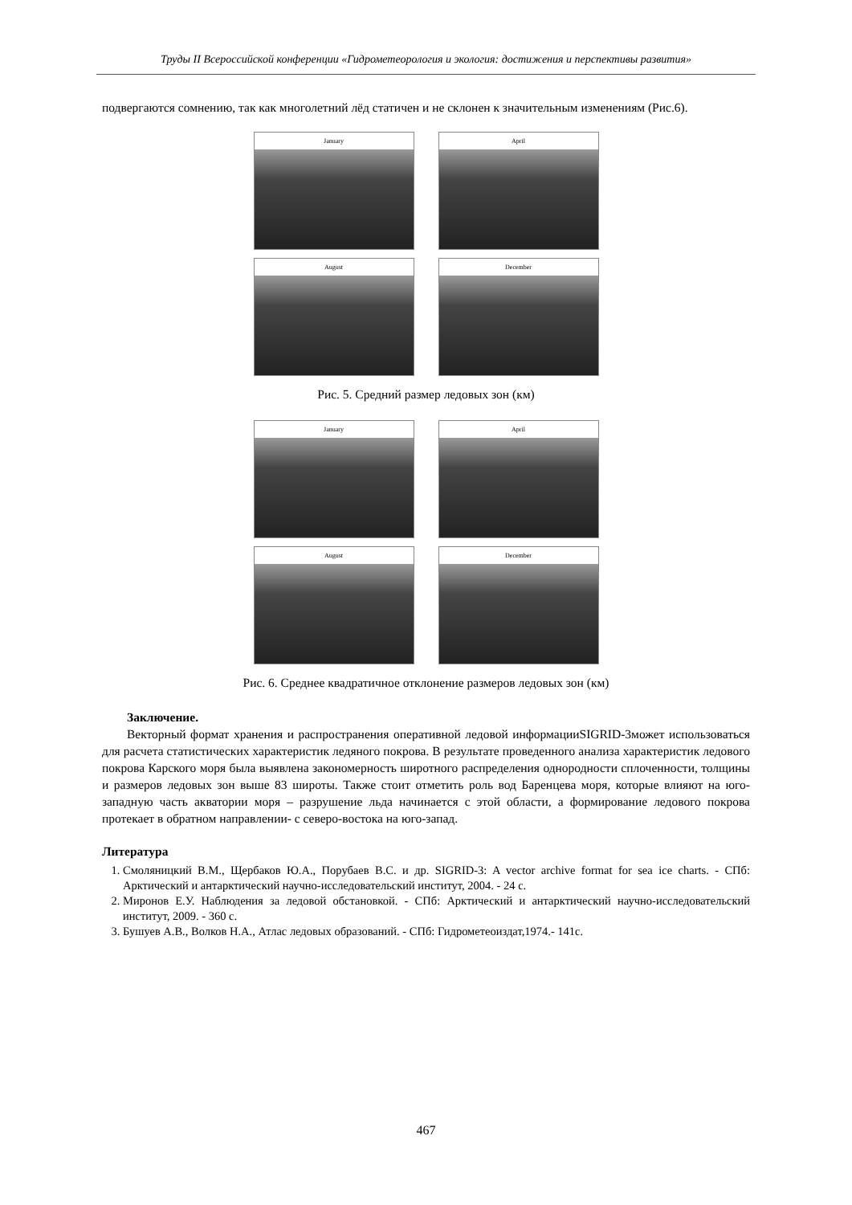Труды II Всероссийской конференции «Гидрометеорология и экология: достижения и перспективы развития»
подвергаются сомнению, так как многолетний лёд статичен и не склонен к значительным изменениям (Рис.6).
January
April
August
December
Рис. 5. Средний размер ледовых зон (км)
January
April
August
December
Рис. 6. Среднее квадратичное отклонение размеров ледовых зон (км)
Заключение.
Векторный формат хранения и распространения оперативной ледовой информацииSIGRID-3может использоваться для расчета статистических характеристик ледяного покрова. В результате проведенного анализа характеристик ледового покрова Карского моря была выявлена закономерность широтного распределения однородности сплоченности, толщины и размеров ледовых зон выше 83 широты. Также стоит отметить роль вод Баренцева моря, которые влияют на юго-западную часть акватории моря – разрушение льда начинается с этой области, а формирование ледового покрова протекает в обратном направлении- с северо-востока на юго-запад.
Литература
1. Смоляницкий В.М., Щербаков Ю.А., Порубаев В.С. и др. SIGRID-3: A vector archive format for sea ice charts. - СПб: Арктический и антарктический научно-исследовательский институт, 2004. - 24 с.
2. Миронов Е.У. Наблюдения за ледовой обстановкой. - СПб: Арктический и антарктический научно-исследовательский институт, 2009. - 360 с.
3. Бушуев А.В., Волков Н.А., Атлас ледовых образований. - СПб: Гидрометеоиздат,1974.- 141с.
467